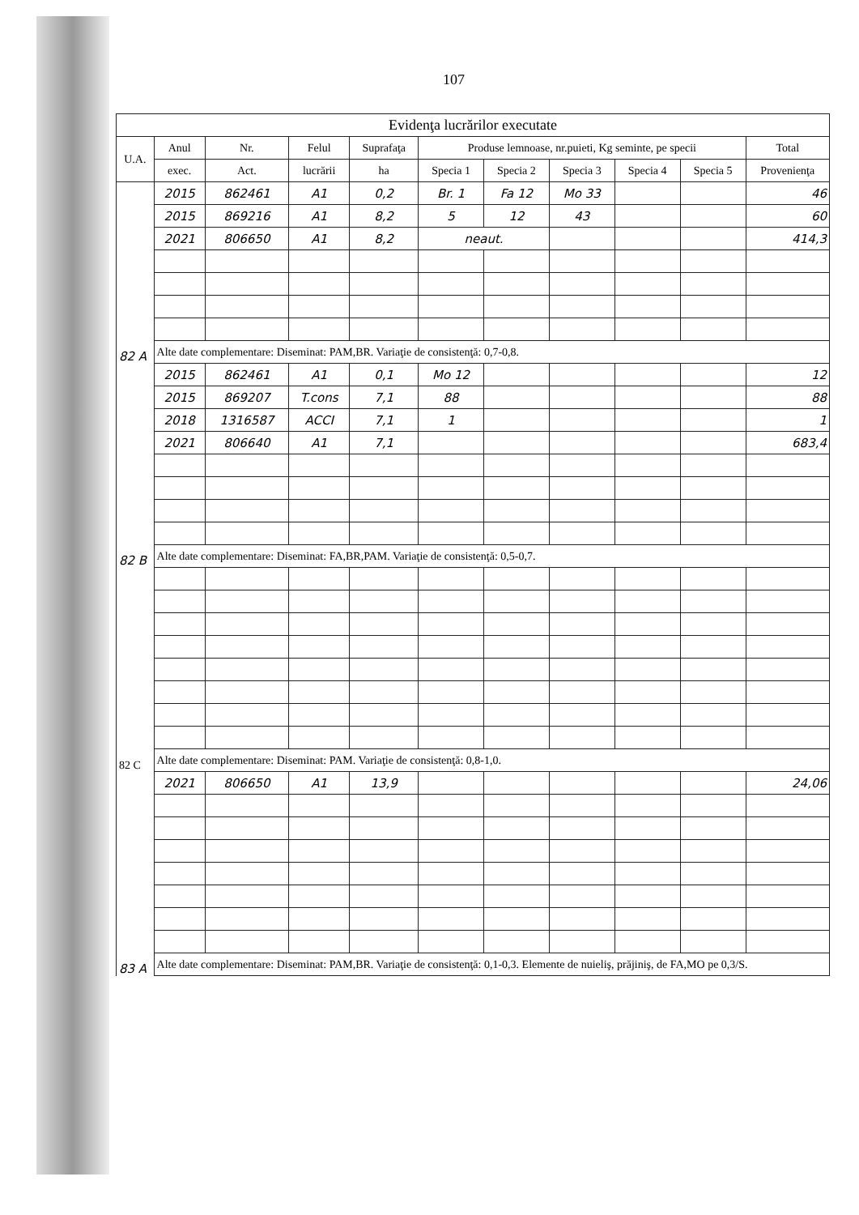107
| Evidenţa lucrărilor executate | | | | | | | | | | |
| --- | --- | --- | --- | --- | --- | --- | --- | --- | --- | --- |
| U.A. | Anul | Nr. | Felul | Suprafaţa | Produse lemnoase, nr.puieti, Kg seminte, pe specii | | | | | Total |
| | exec. | Act. | lucrării | ha | Specia 1 | Specia 2 | Specia 3 | Specia 4 | Specia 5 | Provenienţa |
| 82 A | 2015 | 862461 | A1 | 0,2 | Br. 1 | Fa 12 | Mo 33 | | | 46 |
| | 2015 | 869216 | A1 | 8,2 | 5 | 12 | 43 | | | 60 |
| | 2021 | 806650 | A1 | 8,2 | neaut. | | | | | 414,3 |
| | Alte date complementare: Diseminat: PAM,BR. Variaţie de consistenţă: 0,7-0,8. | | | | | | | | | |
| 82 B | 2015 | 862461 | A1 | 0,1 | Mo 12 | | | | | 12 |
| | 2015 | 869207 | T.cons | 7,1 | 88 | | | | | 88 |
| | 2018 | 1316587 | ACCI | 7,1 | 1 | | | | | 1 |
| | 2021 | 806640 | A1 | 7,1 | | | | | | 683,4 |
| | Alte date complementare: Diseminat: FA,BR,PAM. Variaţie de consistenţă: 0,5-0,7. | | | | | | | | | |
| 82 C | | | | | | | | | | |
| | Alte date complementare: Diseminat: PAM. Variaţie de consistenţă: 0,8-1,0. | | | | | | | | | |
| 83 A | 2021 | 806650 | A1 | 13,9 | | | | | | 24,06 |
| | Alte date complementare: Diseminat: PAM,BR. Variaţie de consistenţă: 0,1-0,3. Elemente de nuieliş, prăjiniş, de FA,MO pe 0,3/S. | | | | | | | | | |